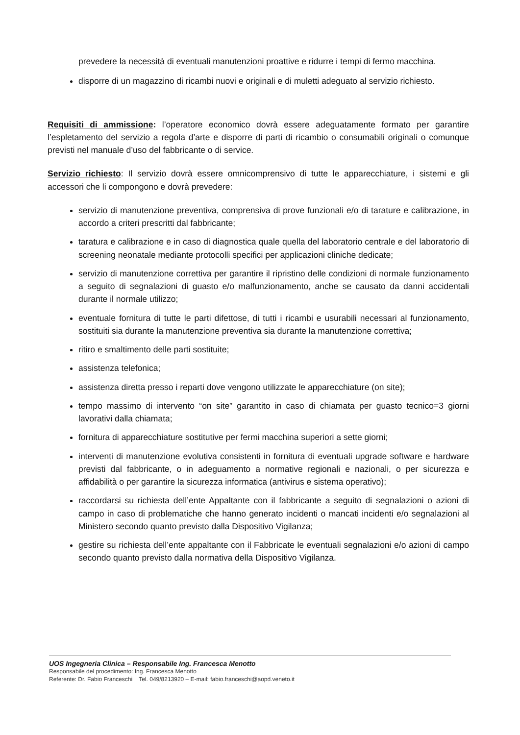prevedere la necessità di eventuali manutenzioni proattive e ridurre i tempi di fermo macchina.
disporre di un magazzino di ricambi nuovi e originali e di muletti adeguato al servizio richiesto.
Requisiti di ammissione: l’operatore economico dovrà essere adeguatamente formato per garantire l’espletamento del servizio a regola d’arte e disporre di parti di ricambio o consumabili originali o comunque previsti nel manuale d’uso del fabbricante o di service.
Servizio richiesto: Il servizio dovrà essere omnicomprensivo di tutte le apparecchiature, i sistemi e gli accessori che li compongono e dovrà prevedere:
servizio di manutenzione preventiva, comprensiva di prove funzionali e/o di tarature e calibrazione, in accordo a criteri prescritti dal fabbricante;
taratura e calibrazione e in caso di diagnostica quale quella del laboratorio centrale e del laboratorio di screening neonatale mediante protocolli specifici per applicazioni cliniche dedicate;
servizio di manutenzione correttiva per garantire il ripristino delle condizioni di normale funzionamento a seguito di segnalazioni di guasto e/o malfunzionamento, anche se causato da danni accidentali durante il normale utilizzo;
eventuale fornitura di tutte le parti difettose, di tutti i ricambi e usurabili necessari al funzionamento, sostituiti sia durante la manutenzione preventiva sia durante la manutenzione correttiva;
ritiro e smaltimento delle parti sostituite;
assistenza telefonica;
assistenza diretta presso i reparti dove vengono utilizzate le apparecchiature (on site);
tempo massimo di intervento “on site” garantito in caso di chiamata per guasto tecnico=3 giorni lavorativi dalla chiamata;
fornitura di apparecchiature sostitutive per fermi macchina superiori a sette giorni;
interventi di manutenzione evolutiva consistenti in fornitura di eventuali upgrade software e hardware previsti dal fabbricante, o in adeguamento a normative regionali e nazionali, o per sicurezza e affidabilità o per garantire la sicurezza informatica (antivirus e sistema operativo);
raccordarsi su richiesta dell’ente Appaltante con il fabbricante a seguito di segnalazioni o azioni di campo in caso di problematiche che hanno generato incidenti o mancati incidenti e/o segnalazioni al Ministero secondo quanto previsto dalla Dispositivo Vigilanza;
gestire su richiesta dell’ente appaltante con il Fabbricate le eventuali segnalazioni e/o azioni di campo secondo quanto previsto dalla normativa della Dispositivo Vigilanza.
UOS Ingegneria Clinica – Responsabile Ing. Francesca Menotto
Responsabile del procedimento: Ing. Francesca Menotto
Referente: Dr. Fabio Franceschi Tel. 049/8213920 – E-mail: fabio.franceschi@aopd.veneto.it